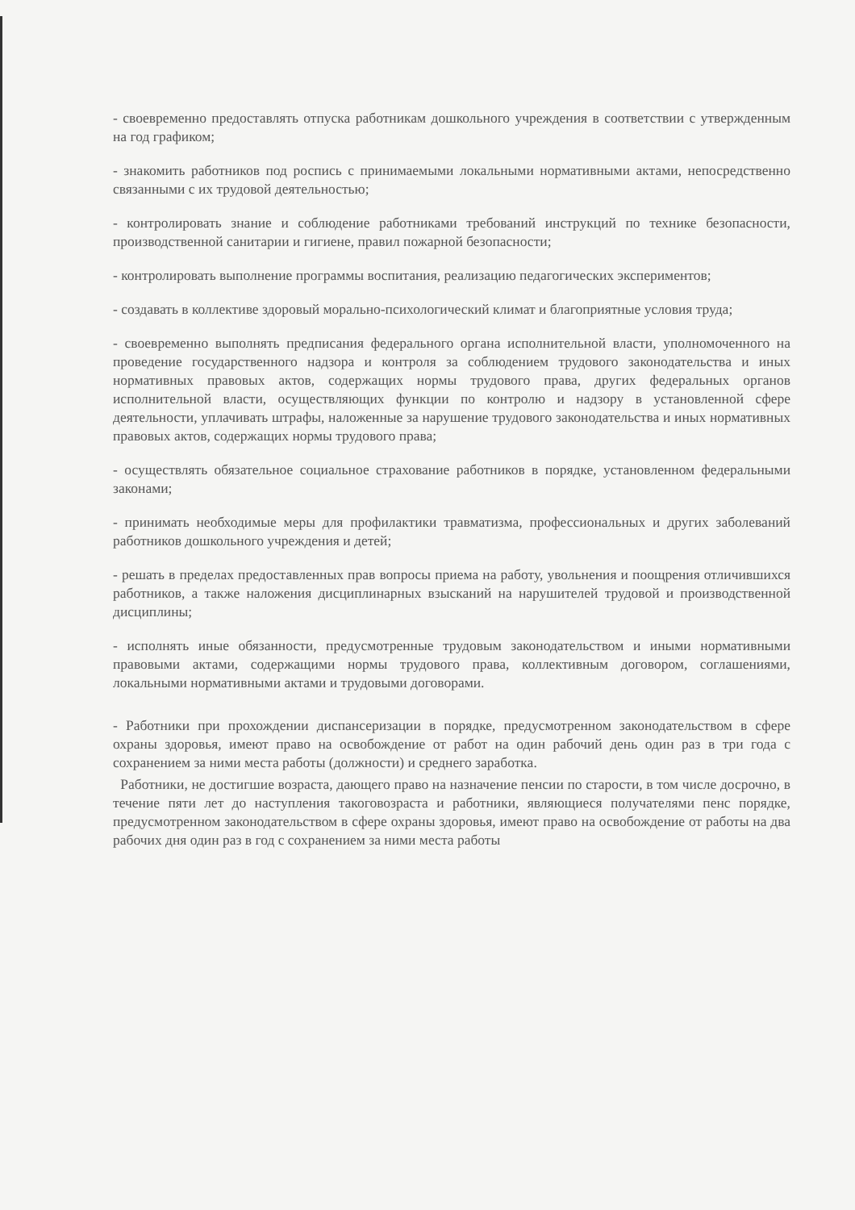- своевременно предоставлять отпуска работникам дошкольного учреждения в соответствии с утвержденным на год графиком;
- знакомить работников под роспись с принимаемыми локальными нормативными актами, непосредственно связанными с их трудовой деятельностью;
- контролировать знание и соблюдение работниками требований инструкций по технике безопасности, производственной санитарии и гигиене, правил пожарной безопасности;
- контролировать выполнение программы воспитания, реализацию педагогических экспериментов;
- создавать в коллективе здоровый морально-психологический климат и благоприятные условия труда;
- своевременно выполнять предписания федерального органа исполнительной власти, уполномоченного на проведение государственного надзора и контроля за соблюдением трудового законодательства и иных нормативных правовых актов, содержащих нормы трудового права, других федеральных органов исполнительной власти, осуществляющих функции по контролю и надзору в установленной сфере деятельности, уплачивать штрафы, наложенные за нарушение трудового законодательства и иных нормативных правовых актов, содержащих нормы трудового права;
- осуществлять обязательное социальное страхование работников в порядке, установленном федеральными законами;
- принимать необходимые меры для профилактики травматизма, профессиональных и других заболеваний работников дошкольного учреждения и детей;
- решать в пределах предоставленных прав вопросы приема на работу, увольнения и поощрения отличившихся работников, а также наложения дисциплинарных взысканий на нарушителей трудовой и производственной дисциплины;
- исполнять иные обязанности, предусмотренные трудовым законодательством и иными нормативными правовыми актами, содержащими нормы трудового права, коллективным договором, соглашениями, локальными нормативными актами и трудовыми договорами.
- Работники при прохождении диспансеризации в порядке, предусмотренном законодательством в сфере охраны здоровья, имеют право на освобождение от работ на один рабочий день один раз в три года с сохранением за ними места работы (должности) и среднего заработка.
Работники, не достигшие возраста, дающего право на назначение пенсии по старости, в том числе досрочно, в течение пяти лет до наступления такоговозраста и работники, являющиеся получателями пенс порядке, предусмотренном законодательством в сфере охраны здоровья, имеют право на освобождение от работы на два рабочих дня один раз в год с сохранением за ними места работы